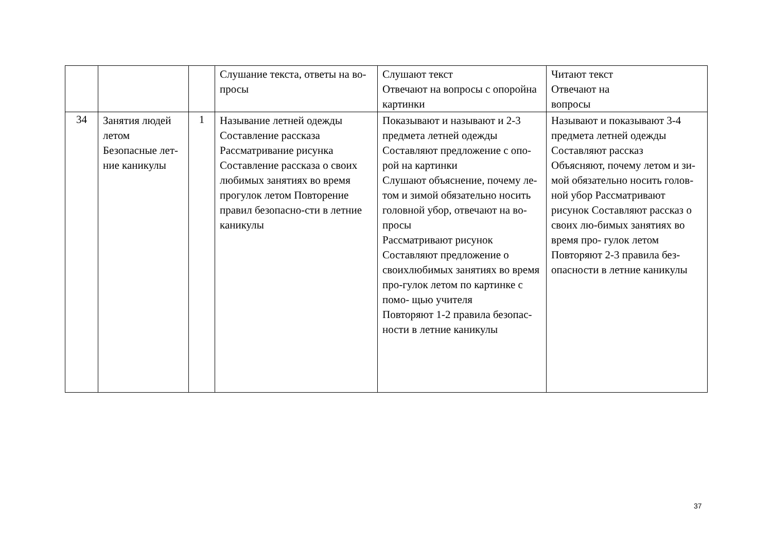| | | | Слушание текста, ответы на во-просы | Слушают текст Отвечают на вопросы с опоройна картинки | Читают текст Отвечают на вопросы |
| 34 | Занятия людей летом Безопасные лет-ние каникулы | 1 | Называние летней одежды Составление рассказа Рассматривание рисунка Составление рассказа о своих любимых занятиях во время прогулок летом Повторение правил безопасно-сти в летние каникулы | Показывают и называют и 2-3 предмета летней одежды Составляют предложение с опо-рой на картинки Слушают объяснение, почему ле-том и зимой обязательно носить головной убор, отвечают на во- просы Рассматривают рисунок Составляют предложение о своихлюбимых занятиях во время про-гулок летом по картинке с помо- щью учителя Повторяют 1-2 правила безопас-ности в летние каникулы | Называют и показывают 3-4 предмета летней одежды Составляют рассказ Объясняют, почему летом и зи-мой обязательно носить голов- ной убор Рассматривают рисунок Составляют рассказ о своих лю-бимых занятиях во время про- гулок летом Повторяют 2-3 правила без- опасности в летние каникулы |
37